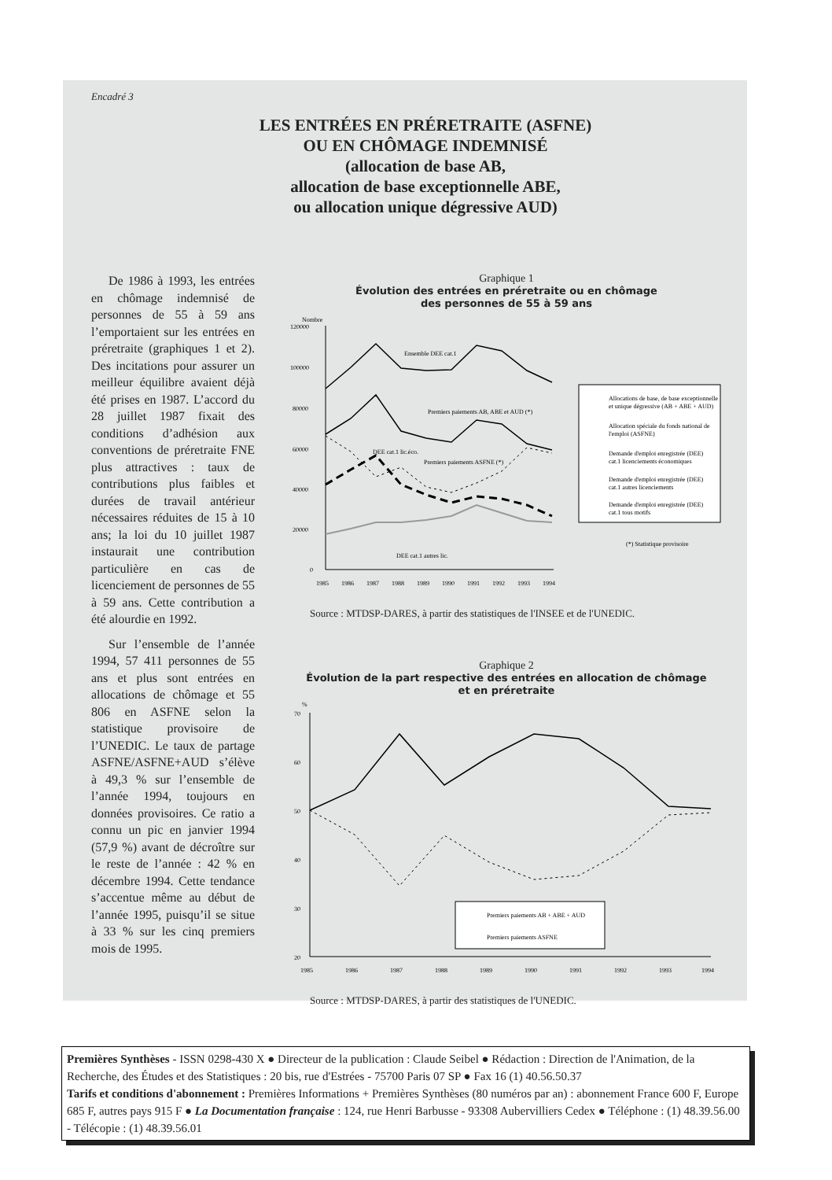Encadré 3
LES ENTRÉES EN PRÉRETRAITE (ASFNE)
OU EN CHÔMAGE INDEMNISÉ
(allocation de base AB,
allocation de base exceptionnelle ABE,
ou allocation unique dégressive AUD)
De 1986 à 1993, les entrées en chômage indemnisé de personnes de 55 à 59 ans l’emportaient sur les entrées en préretraite (graphiques 1 et 2). Des incitations pour assurer un meilleur équilibre avaient déjà été prises en 1987. L’accord du 28 juillet 1987 fixait des conditions d’adhésion aux conventions de préretraite FNE plus attractives : taux de contributions plus faibles et durées de travail antérieur nécessaires réduites de 15 à 10 ans; la loi du 10 juillet 1987 instaurait une contribution particulière en cas de licenciement de personnes de 55 à 59 ans. Cette contribution a été alourdie en 1992.
Sur l’ensemble de l’année 1994, 57 411 personnes de 55 ans et plus sont entrées en allocations de chômage et 55 806 en ASFNE selon la statistique provisoire de l’UNEDIC. Le taux de partage ASFNE/ASFNE+AUD s’élève à 49,3 % sur l’ensemble de l’année 1994, toujours en données provisoires. Ce ratio a connu un pic en janvier 1994 (57,9 %) avant de décroître sur le reste de l’année : 42 % en décembre 1994. Cette tendance s’accentue même au début de l’année 1995, puisqu’il se situe à 33 % sur les cinq premiers mois de 1995.
Graphique 1
Évolution des entrées en préretraite ou en chômage
des personnes de 55 à 59 ans
Nombre
120000
100000
80000
60000
40000
20000
0
Ensemble DEE cat.1
Premiers paiements AB, ABE et AUD (*)
DEE cat.1 lic.éco.
Premiers paiements ASFNE (*)
DEE cat.1 autres lic.
1985
1986
1987
1988
1989
1990
1991
1992
1993
1994
Allocations de base, de base exceptionnelle
et unique dégressive (AB + ABE + AUD)
Allocation spéciale du fonds national de
l'emploi (ASFNE)
Demande d'emploi enregistrée (DEE)
cat.1 licenciements économiques
Demande d'emploi enregistrée (DEE)
cat.1 autres licenciements
Demande d'emploi enregistrée (DEE)
cat.1 tous motifs
(*) Statistique provisoire
Source : MTDSP-DARES, à partir des statistiques de l'INSEE et de l'UNEDIC.
Graphique 2
Évolution de la part respective des entrées en allocation de chômage
et en préretraite
%
70
60
50
40
30
20
Premiers paiements AB + ABE + AUD
Premiers paiements ASFNE
1985
1986
1987
1988
1989
1990
1991
1992
1993
1994
Source : MTDSP-DARES, à partir des statistiques de l'UNEDIC.
Premières Synthèses - ISSN 0298-430 X ● Directeur de la publication : Claude Seibel ● Rédaction : Direction de l'Animation, de la Recherche, des Études et des Statistiques : 20 bis, rue d'Estrées - 75700 Paris 07 SP ● Fax 16 (1) 40.56.50.37
Tarifs et conditions d'abonnement : Premières Informations + Premières Synthèses (80 numéros par an) : abonnement France 600 F, Europe 685 F, autres pays 915 F ● La Documentation française : 124, rue Henri Barbusse - 93308 Aubervilliers Cedex ● Téléphone : (1) 48.39.56.00 - Télécopie : (1) 48.39.56.01